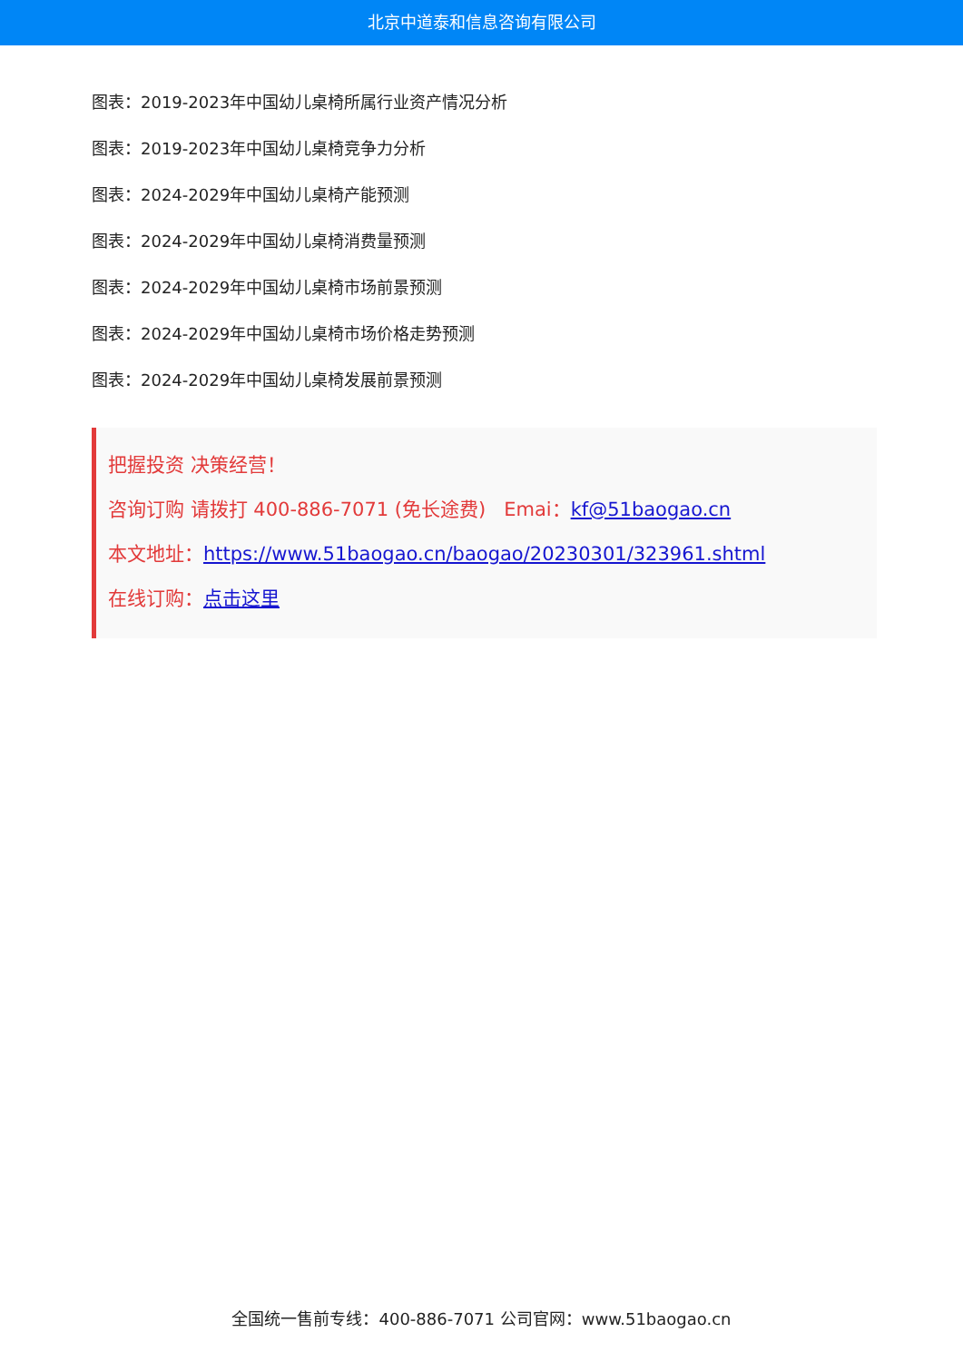北京中道泰和信息咨询有限公司
图表：2019-2023年中国幼儿桌椅所属行业资产情况分析
图表：2019-2023年中国幼儿桌椅竞争力分析
图表：2024-2029年中国幼儿桌椅产能预测
图表：2024-2029年中国幼儿桌椅消费量预测
图表：2024-2029年中国幼儿桌椅市场前景预测
图表：2024-2029年中国幼儿桌椅市场价格走势预测
图表：2024-2029年中国幼儿桌椅发展前景预测
把握投资 决策经营！
咨询订购 请拨打 400-886-7071 (免长途费) Emai：kf@51baogao.cn
本文地址：https://www.51baogao.cn/baogao/20230301/323961.shtml
在线订购：点击这里
全国统一售前专线：400-886-7071 公司官网：www.51baogao.cn